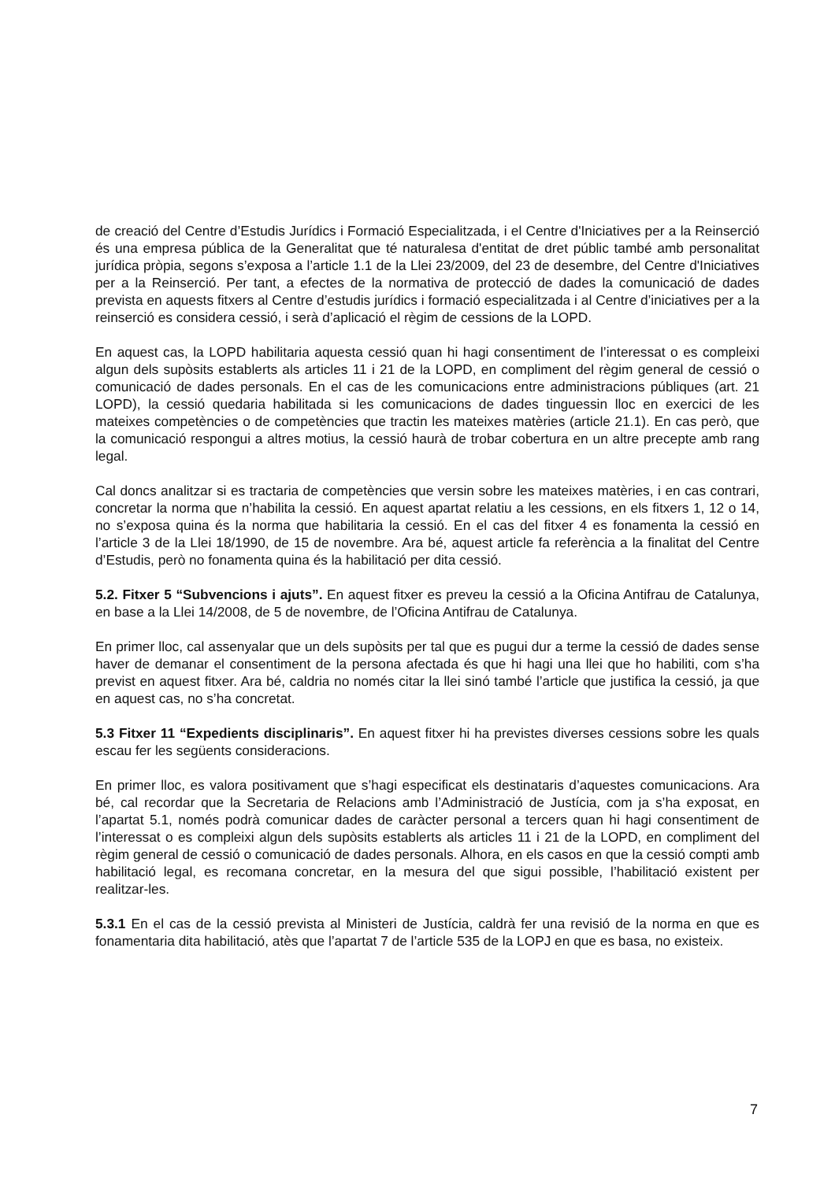de creació del Centre d’Estudis Jurídics i Formació Especialitzada, i el Centre d'Iniciatives per a la Reinserció és una empresa pública de la Generalitat que té naturalesa d'entitat de dret públic també amb personalitat jurídica pròpia, segons s’exposa a l’article 1.1 de la Llei 23/2009, del 23 de desembre, del Centre d'Iniciatives per a la Reinserció. Per tant, a efectes de la normativa de protecció de dades la comunicació de dades prevista en aquests fitxers al Centre d’estudis jurídics i formació especialitzada i al Centre d’iniciatives per a la reinserció es considera cessió, i serà d’aplicació el règim de cessions de la LOPD.
En aquest cas, la LOPD habilitaria aquesta cessió quan hi hagi consentiment de l’interessat o es compleixi algun dels supòsits establerts als articles 11 i 21 de la LOPD, en compliment del règim general de cessió o comunicació de dades personals. En el cas de les comunicacions entre administracions públiques (art. 21 LOPD), la cessió quedaria habilitada si les comunicacions de dades tinguessin lloc en exercici de les mateixes competències o de competències que tractin les mateixes matèries (article 21.1). En cas però, que la comunicació respongui a altres motius, la cessió haurà de trobar cobertura en un altre precepte amb rang legal.
Cal doncs analitzar si es tractaria de competències que versin sobre les mateixes matèries, i en cas contrari, concretar la norma que n’habilita la cessió. En aquest apartat relatiu a les cessions, en els fitxers 1, 12 o 14, no s’exposa quina és la norma que habilitaria la cessió. En el cas del fitxer 4 es fonamenta la cessió en l’article 3 de la Llei 18/1990, de 15 de novembre. Ara bé, aquest article fa referència a la finalitat del Centre d’Estudis, però no fonamenta quina és la habilitació per dita cessió.
5.2. Fitxer 5 “Subvencions i ajuts”. En aquest fitxer es preveu la cessió a la Oficina Antifrau de Catalunya, en base a la Llei 14/2008, de 5 de novembre, de l’Oficina Antifrau de Catalunya.
En primer lloc, cal assenyalar que un dels supòsits per tal que es pugui dur a terme la cessió de dades sense haver de demanar el consentiment de la persona afectada és que hi hagi una llei que ho habiliti, com s’ha previst en aquest fitxer. Ara bé, caldria no només citar la llei sinó també l’article que justifica la cessió, ja que en aquest cas, no s’ha concretat.
5.3 Fitxer 11 “Expedients disciplinaris”. En aquest fitxer hi ha previstes diverses cessions sobre les quals escau fer les següents consideracions.
En primer lloc, es valora positivament que s’hagi especificat els destinataris d’aquestes comunicacions. Ara bé, cal recordar que la Secretaria de Relacions amb l’Administració de Justícia, com ja s’ha exposat, en l’apartat 5.1, només podrà comunicar dades de caràcter personal a tercers quan hi hagi consentiment de l’interessat o es compleixi algun dels supòsits establerts als articles 11 i 21 de la LOPD, en compliment del règim general de cessió o comunicació de dades personals. Alhora, en els casos en que la cessió compti amb habilitació legal, es recomana concretar, en la mesura del que sigui possible, l’habilitació existent per realitzar-les.
5.3.1 En el cas de la cessió prevista al Ministeri de Justícia, caldrà fer una revisió de la norma en que es fonamentaria dita habilitació, atès que l’apartat 7 de l’article 535 de la LOPJ en que es basa, no existeix.
7